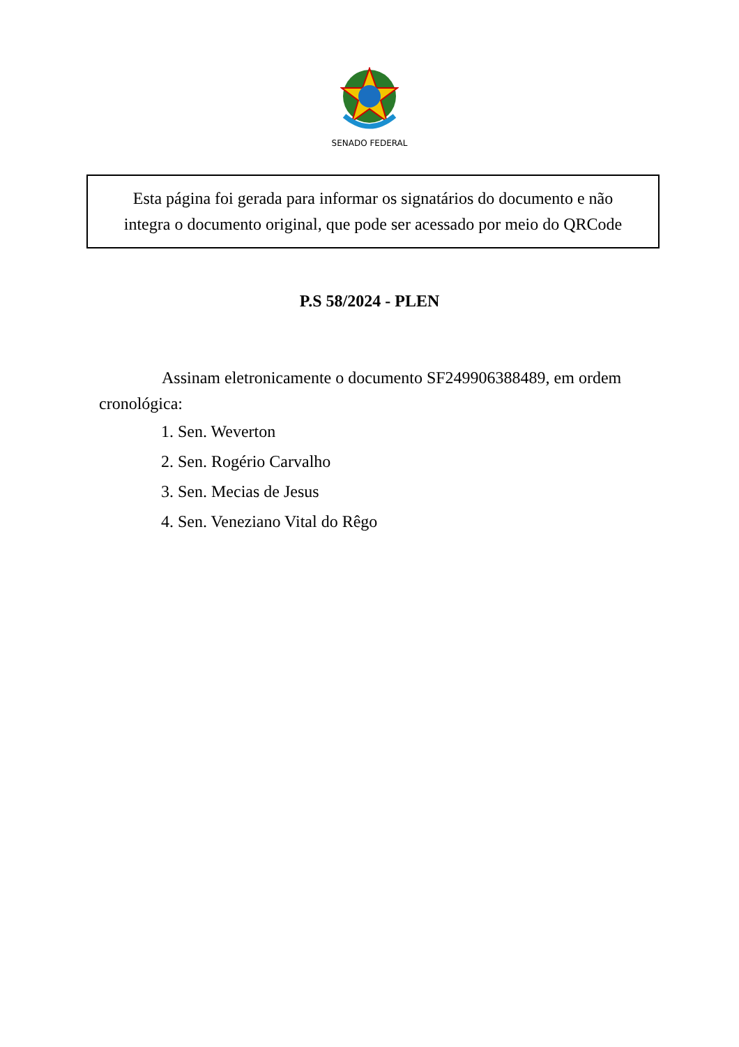SENADO FEDERAL
Esta página foi gerada para informar os signatários do documento e não
integra o documento original, que pode ser acessado por meio do QRCode
P.S 58/2024 - PLEN
Assinam eletronicamente o documento SF249906388489, em ordem cronológica:
1. Sen. Weverton
2. Sen. Rogério Carvalho
3. Sen. Mecias de Jesus
4. Sen. Veneziano Vital do Rêgo